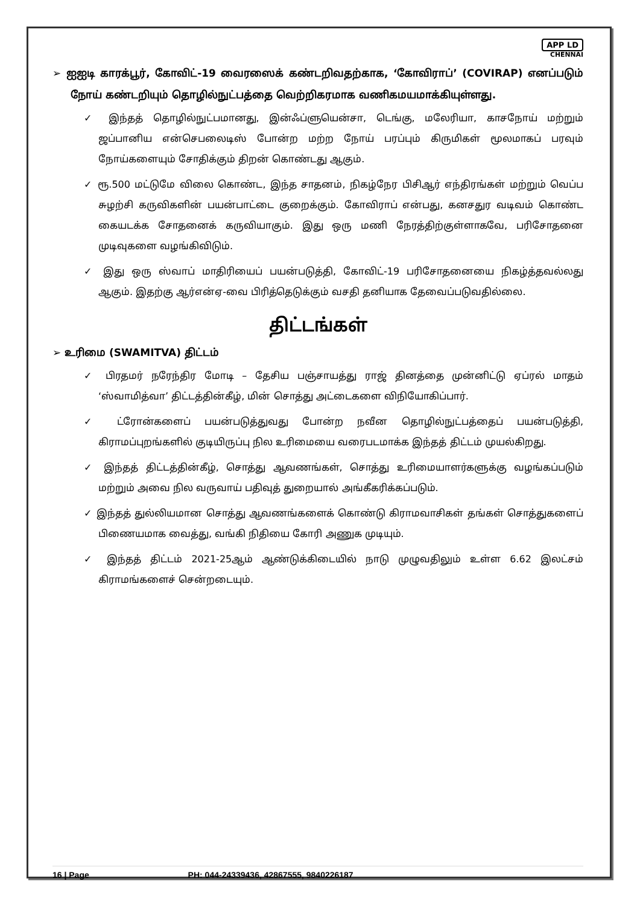APP LD
CHENNAI
➢ ஐஐடி காரக்பூர், கோவிட்-19 வைரஸைக் கண்டறிவதற்காக, ‘கோவிராப்’ (COVIRAP) எனப்படும் நோய் கண்டறியும் தொழில்நுட்பத்தை வெற்றிகரமாக வணிகமயமாக்கியுள்ளது.
✓ இந்தத் தொழில்நுட்பமானது, இன்ஃப்ளுயென்சா, டெங்கு, மலேரியா, காசநோய் மற்றும் ஜப்பானிய என்செபலைடிஸ் போன்ற மற்ற நோய் பரப்பும் கிருமிகள் மூலமாகப் பரவும் நோய்களையும் சோதிக்கும் திறன் கொண்டது ஆகும்.
✓ ரூ.500 மட்டுமே விலை கொண்ட, இந்த சாதனம், நிகழ்நேர பிசிஆர் எந்திரங்கள் மற்றும் வெப்ப சுழற்சி கருவிகளின் பயன்பாட்டை குறைக்கும். கோவிராப் என்பது, கனசதுர வடிவம் கொண்ட கையடக்க சோதனைக் கருவியாகும். இது ஒரு மணி நேரத்திற்குள்ளாகவே, பரிசோதனை முடிவுகளை வழங்கிவிடும்.
✓ இது ஒரு ஸ்வாப் மாதிரியைப் பயன்படுத்தி, கோவிட்-19 பரிசோதனையை நிகழ்த்தவல்லது ஆகும். இதற்கு ஆர்என்ஏ-வை பிரித்தெடுக்கும் வசதி தனியாக தேவைப்படுவதில்லை.
திட்டங்கள்
➢ உரிமை (SWAMITVA) திட்டம்
✓ பிரதமர் நரேந்திர மோடி – தேசிய பஞ்சாயத்து ராஜ் தினத்தை முன்னிட்டு ஏப்ரல் மாதம் ‘ஸ்வாமித்வா’ திட்டத்தின்கீழ், மின் சொத்து அட்டைகளை விநியோகிப்பார்.
✓ ட்ரோன்களைப் பயன்படுத்துவது போன்ற நவீன தொழில்நுட்பத்தைப் பயன்படுத்தி, கிராமப்புறங்களில் குடியிருப்பு நில உரிமையை வரைபடமாக்க இந்தத் திட்டம் முயல்கிறது.
✓ இந்தத் திட்டத்தின்கீழ், சொத்து ஆவணங்கள், சொத்து உரிமையாளர்களுக்கு வழங்கப்படும் மற்றும் அவை நில வருவாய் பதிவுத் துறையால் அங்கீகரிக்கப்படும்.
✓ இந்தத் துல்லியமான சொத்து ஆவணங்களைக் கொண்டு கிராமவாசிகள் தங்கள் சொத்துகளைப் பிணையமாக வைத்து, வங்கி நிதியை கோரி அணுக முடியும்.
✓ இந்தத் திட்டம் 2021-25ஆம் ஆண்டுக்கிடையில் நாடு முழுவதிலும் உள்ள 6.62 இலட்சம் கிராமங்களைச் சென்றடையும்.
16 | Page PH: 044-24339436, 42867555, 9840226187